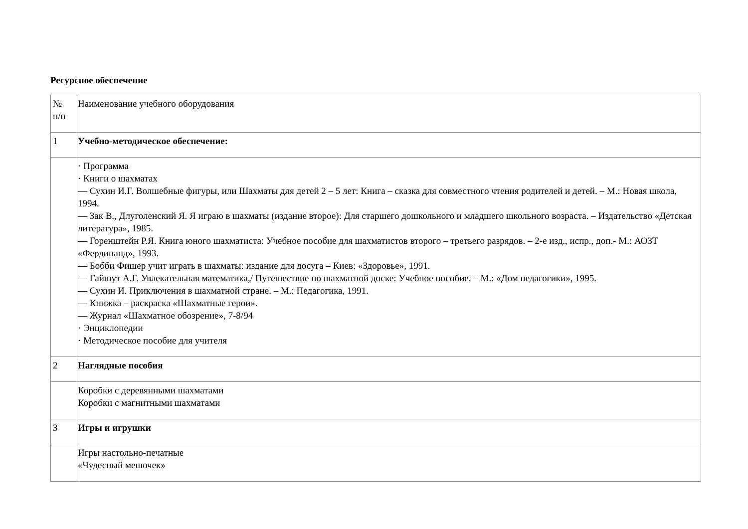Ресурсное обеспечение
| № п/п | Наименование учебного оборудования |
| 1 | Учебно-методическое обеспечение: |
| | · Программа · Книги о шахматах — Сухин И.Г. Волшебные фигуры, или Шахматы для детей 2 – 5 лет: Книга – сказка для совместного чтения родителей и детей. – М.: Новая школа, 1994. — Зак В., Длуголенский Я. Я играю в шахматы (издание второе): Для старшего дошкольного и младшего школьного возраста. – Издательство «Детская литература», 1985. — Горенштейн Р.Я. Книга юного шахматиста: Учебное пособие для шахматистов второго – третьего разрядов. – 2-е изд., испр., доп.- М.: АОЗТ «Фердинанд», 1993. — Бобби Фишер учит играть в шахматы: издание для досуга – Киев: «Здоровье», 1991. — Гайшут А.Г. Увлекательная математика,/ Путешествие по шахматной доске: Учебное пособие. – М.: «Дом педагогики», 1995. — Сухин И. Приключения в шахматной стране. – М.: Педагогика, 1991. — Книжка – раскраска «Шахматные герои». — Журнал «Шахматное обозрение», 7-8/94 · Энциклопедии · Методическое пособие для учителя |
| 2 | Наглядные пособия |
| | Коробки с деревянными шахматами Коробки с магнитными шахматами |
| 3 | Игры и игрушки |
| | Игры настольно-печатные «Чудесный мешочек» |